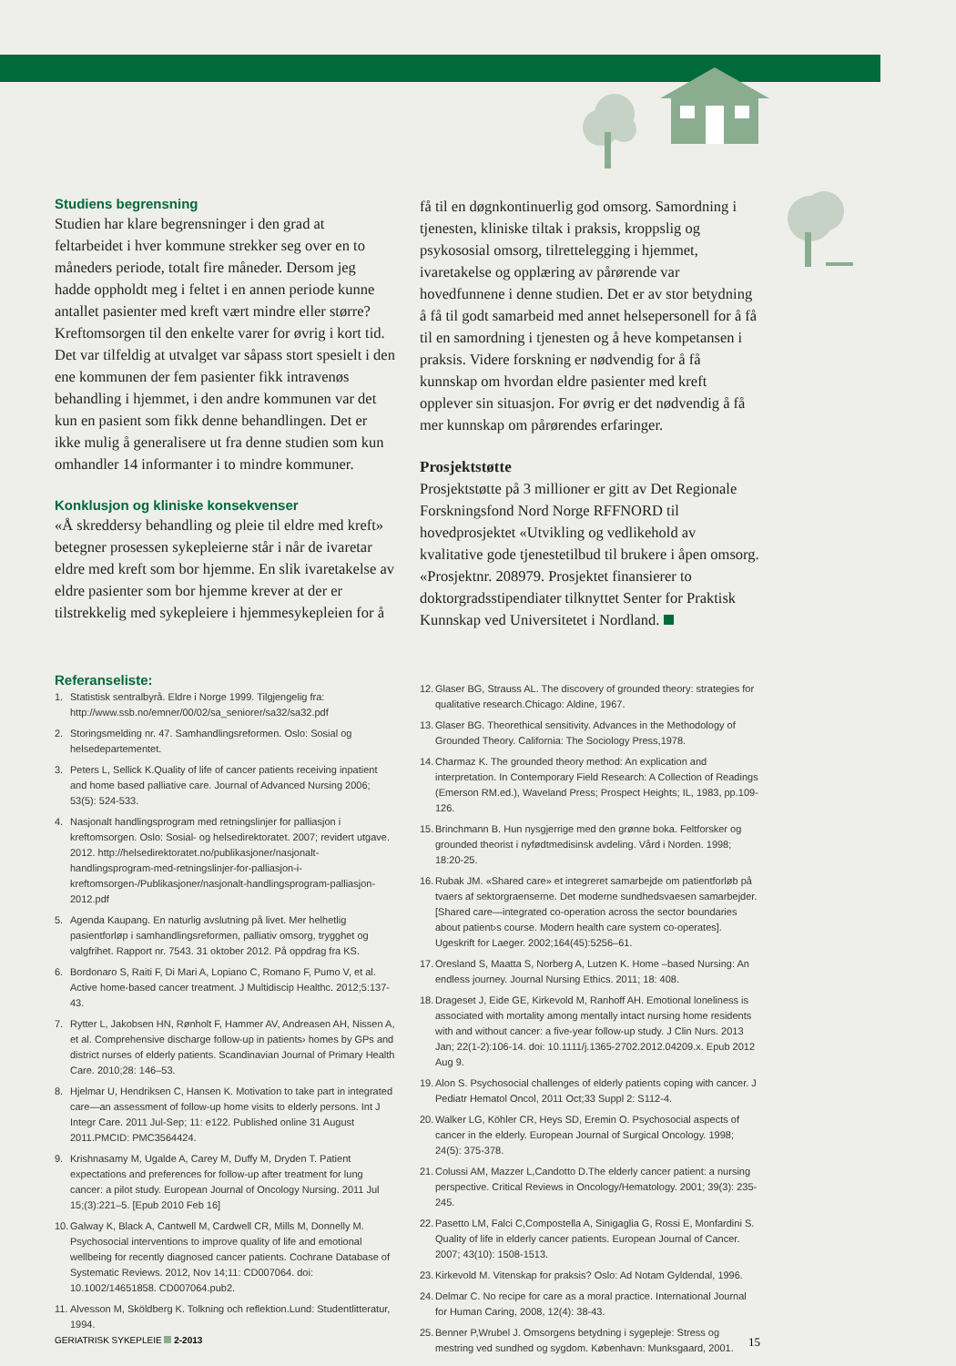Studiens begrensning
Studien har klare begrensninger i den grad at feltarbeidet i hver kommune strekker seg over en to måneders periode, totalt fire måneder. Dersom jeg hadde oppholdt meg i feltet i en annen periode kunne antallet pasienter med kreft vært mindre eller større? Kreftomsorgen til den enkelte varer for øvrig i kort tid. Det var tilfeldig at utvalget var såpass stort spesielt i den ene kommunen der fem pasienter fikk intravenøs behandling i hjemmet, i den andre kommunen var det kun en pasient som fikk denne behandlingen. Det er ikke mulig å generalisere ut fra denne studien som kun omhandler 14 informanter i to mindre kommuner.
Konklusjon og kliniske konsekvenser
«Å skreddersy behandling og pleie til eldre med kreft» betegner prosessen sykepleierne står i når de ivaretar eldre med kreft som bor hjemme. En slik ivaretakelse av eldre pasienter som bor hjemme krever at der er tilstrekkelig med sykepleiere i hjemmesykepleien for å
få til en døgnkontinuerlig god omsorg. Samordning i tjenesten, kliniske tiltak i praksis, kroppslig og psykososial omsorg, tilrettelegging i hjemmet, ivaretakelse og opplæring av pårørende var hovedfunnene i denne studien. Det er av stor betydning å få til godt samarbeid med annet helsepersonell for å få til en samordning i tjenesten og å heve kompetansen i praksis. Videre forskning er nødvendig for å få kunnskap om hvordan eldre pasienter med kreft opplever sin situasjon. For øvrig er det nødvendig å få mer kunnskap om pårørendes erfaringer.
Prosjektstøtte
Prosjektstøtte på 3 millioner er gitt av Det Regionale Forskningsfond Nord Norge RFFNORD til hovedprosjektet «Utvikling og vedlikehold av kvalitative gode tjenestetilbud til brukere i åpen omsorg. «Prosjektnr. 208979. Prosjektet finansierer to doktorgradsstipendiater tilknyttet Senter for Praktisk Kunnskap ved Universitetet i Nordland.
Referanseliste:
1. Statistisk sentralbyrå. Eldre i Norge 1999. Tilgjengelig fra: http://www.ssb.no/emner/00/02/sa_seniorer/sa32/sa32.pdf
2. Storingsmelding nr. 47. Samhandlingsreformen. Oslo: Sosial og helsedepartementet.
3. Peters L, Sellick K.Quality of life of cancer patients receiving inpatient and home based palliative care. Journal of Advanced Nursing 2006; 53(5): 524-533.
4. Nasjonalt handlingsprogram med retningslinjer for palliasjon i kreftomsorgen. Oslo: Sosial- og helsedirektoratet. 2007; revidert utgave. 2012. http://helsedirektoratet.no/publikasjoner/nasjonalt-handlingsprogram-med-retningslinjer-for-palliasjon-i-kreftomsorgen-/Publikasjoner/nasjonalt-handlingsprogram-palliasjon-2012.pdf
5. Agenda Kaupang. En naturlig avslutning på livet. Mer helhetlig pasientforløp i samhandlingsreformen, palliativ omsorg, trygghet og valgfrihet. Rapport nr. 7543. 31 oktober 2012. På oppdrag fra KS.
6. Bordonaro S, Raiti F, Di Mari A, Lopiano C, Romano F, Pumo V, et al. Active home-based cancer treatment. J Multidiscip Healthc. 2012;5:137-43.
7. Rytter L, Jakobsen HN, Rønholt F, Hammer AV, Andreasen AH, Nissen A, et al. Comprehensive discharge follow-up in patients› homes by GPs and district nurses of elderly patients. Scandinavian Journal of Primary Health Care. 2010;28: 146–53.
8. Hjelmar U, Hendriksen C, Hansen K. Motivation to take part in integrated care—an assessment of follow-up home visits to elderly persons. Int J Integr Care. 2011 Jul-Sep; 11: e122. Published online 31 August 2011.PMCID: PMC3564424.
9. Krishnasamy M, Ugalde A, Carey M, Duffy M, Dryden T. Patient expectations and preferences for follow-up after treatment for lung cancer: a pilot study. European Journal of Oncology Nursing. 2011 Jul 15;(3):221–5. [Epub 2010 Feb 16]
10. Galway K, Black A, Cantwell M, Cardwell CR, Mills M, Donnelly M. Psychosocial interventions to improve quality of life and emotional wellbeing for recently diagnosed cancer patients. Cochrane Database of Systematic Reviews. 2012, Nov 14;11: CD007064. doi: 10.1002/14651858. CD007064.pub2.
11. Alvesson M, Sköldberg K. Tolkning och reflektion.Lund: Studentlitteratur, 1994.
12. Glaser BG, Strauss AL. The discovery of grounded theory: strategies for qualitative research.Chicago: Aldine, 1967.
13. Glaser BG. Theorethical sensitivity. Advances in the Methodology of Grounded Theory. California: The Sociology Press,1978.
14. Charmaz K. The grounded theory method: An explication and interpretation. In Contemporary Field Research: A Collection of Readings (Emerson RM.ed.), Waveland Press; Prospect Heights; IL, 1983, pp.109-126.
15. Brinchmann B. Hun nysgjerrige med den grønne boka. Feltforsker og grounded theorist i nyfødtmedisinsk avdeling. Vård i Norden. 1998; 18:20-25.
16. Rubak JM. «Shared care» et integreret samarbejde om patientforløb på tvaers af sektorgraenserne. Det moderne sundhedsvaesen samarbejder. [Shared care—integrated co-operation across the sector boundaries about patient›s course. Modern health care system co-operates]. Ugeskrift for Laeger. 2002;164(45):5256–61.
17. Oresland S, Maatta S, Norberg A, Lutzen K. Home –based Nursing: An endless journey. Journal Nursing Ethics. 2011; 18: 408.
18. Drageset J, Eide GE, Kirkevold M, Ranhoff AH. Emotional loneliness is associated with mortality among mentally intact nursing home residents with and without cancer: a five-year follow-up study. J Clin Nurs. 2013 Jan; 22(1-2):106-14. doi: 10.1111/j.1365-2702.2012.04209.x. Epub 2012 Aug 9.
19. Alon S. Psychosocial challenges of elderly patients coping with cancer. J Pediatr Hematol Oncol, 2011 Oct;33 Suppl 2: S112-4.
20. Walker LG, Köhler CR, Heys SD, Eremin O. Psychosocial aspects of cancer in the elderly. European Journal of Surgical Oncology. 1998; 24(5): 375-378.
21. Colussi AM, Mazzer L,Candotto D.The elderly cancer patient: a nursing perspective. Critical Reviews in Oncology/Hematology. 2001; 39(3): 235-245.
22. Pasetto LM, Falci C,Compostella A, Sinigaglia G, Rossi E, Monfardini S. Quality of life in elderly cancer patients. European Journal of Cancer. 2007; 43(10): 1508-1513.
23. Kirkevold M. Vitenskap for praksis? Oslo: Ad Notam Gyldendal, 1996.
24. Delmar C. No recipe for care as a moral practice. International Journal for Human Caring, 2008, 12(4): 38-43.
25. Benner P,Wrubel J. Omsorgens betydning i sygepleje: Stress og mestring ved sundhed og sygdom. København: Munksgaard, 2001.
GERIATRISK SYKEPLEIE 2-2013 15